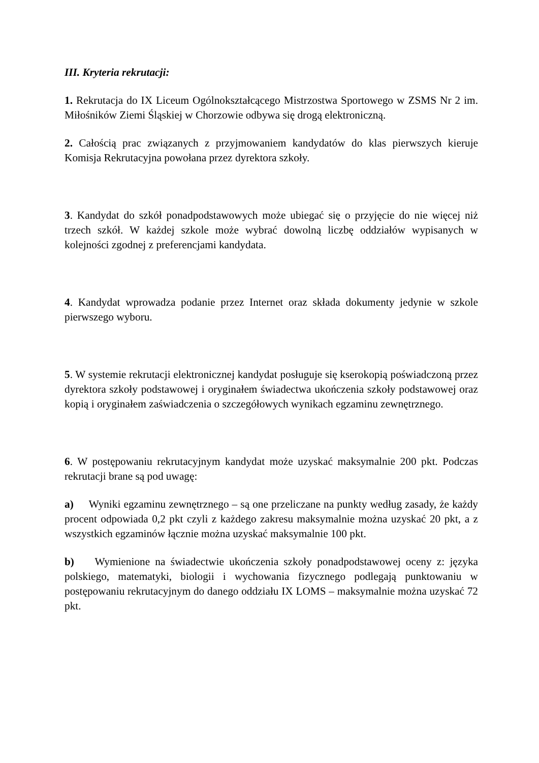III. Kryteria rekrutacji:
1. Rekrutacja do IX Liceum Ogólnokształcącego Mistrzostwa Sportowego w ZSMS Nr 2 im. Miłośników Ziemi Śląskiej w Chorzowie odbywa się drogą elektroniczną.
2. Całością prac związanych z przyjmowaniem kandydatów do klas pierwszych kieruje Komisja Rekrutacyjna powołana przez dyrektora szkoły.
3. Kandydat do szkół ponadpodstawowych może ubiegać się o przyjęcie do nie więcej niż trzech szkół. W każdej szkole może wybrać dowolną liczbę oddziałów wypisanych w kolejności zgodnej z preferencjami kandydata.
4. Kandydat wprowadza podanie przez Internet oraz składa dokumenty jedynie w szkole pierwszego wyboru.
5. W systemie rekrutacji elektronicznej kandydat posługuje się kserokopią poświadczoną przez dyrektora szkoły podstawowej i oryginałem świadectwa ukończenia szkoły podstawowej oraz kopią i oryginałem zaświadczenia o szczegółowych wynikach egzaminu zewnętrznego.
6. W postępowaniu rekrutacyjnym kandydat może uzyskać maksymalnie 200 pkt. Podczas rekrutacji brane są pod uwagę:
a) Wyniki egzaminu zewnętrznego – są one przeliczane na punkty według zasady, że każdy procent odpowiada 0,2 pkt czyli z każdego zakresu maksymalnie można uzyskać 20 pkt, a z wszystkich egzaminów łącznie można uzyskać maksymalnie 100 pkt.
b) Wymienione na świadectwie ukończenia szkoły ponadpodstawowej oceny z: języka polskiego, matematyki, biologii i wychowania fizycznego podlegają punktowaniu w postępowaniu rekrutacyjnym do danego oddziału IX LOMS – maksymalnie można uzyskać 72 pkt.